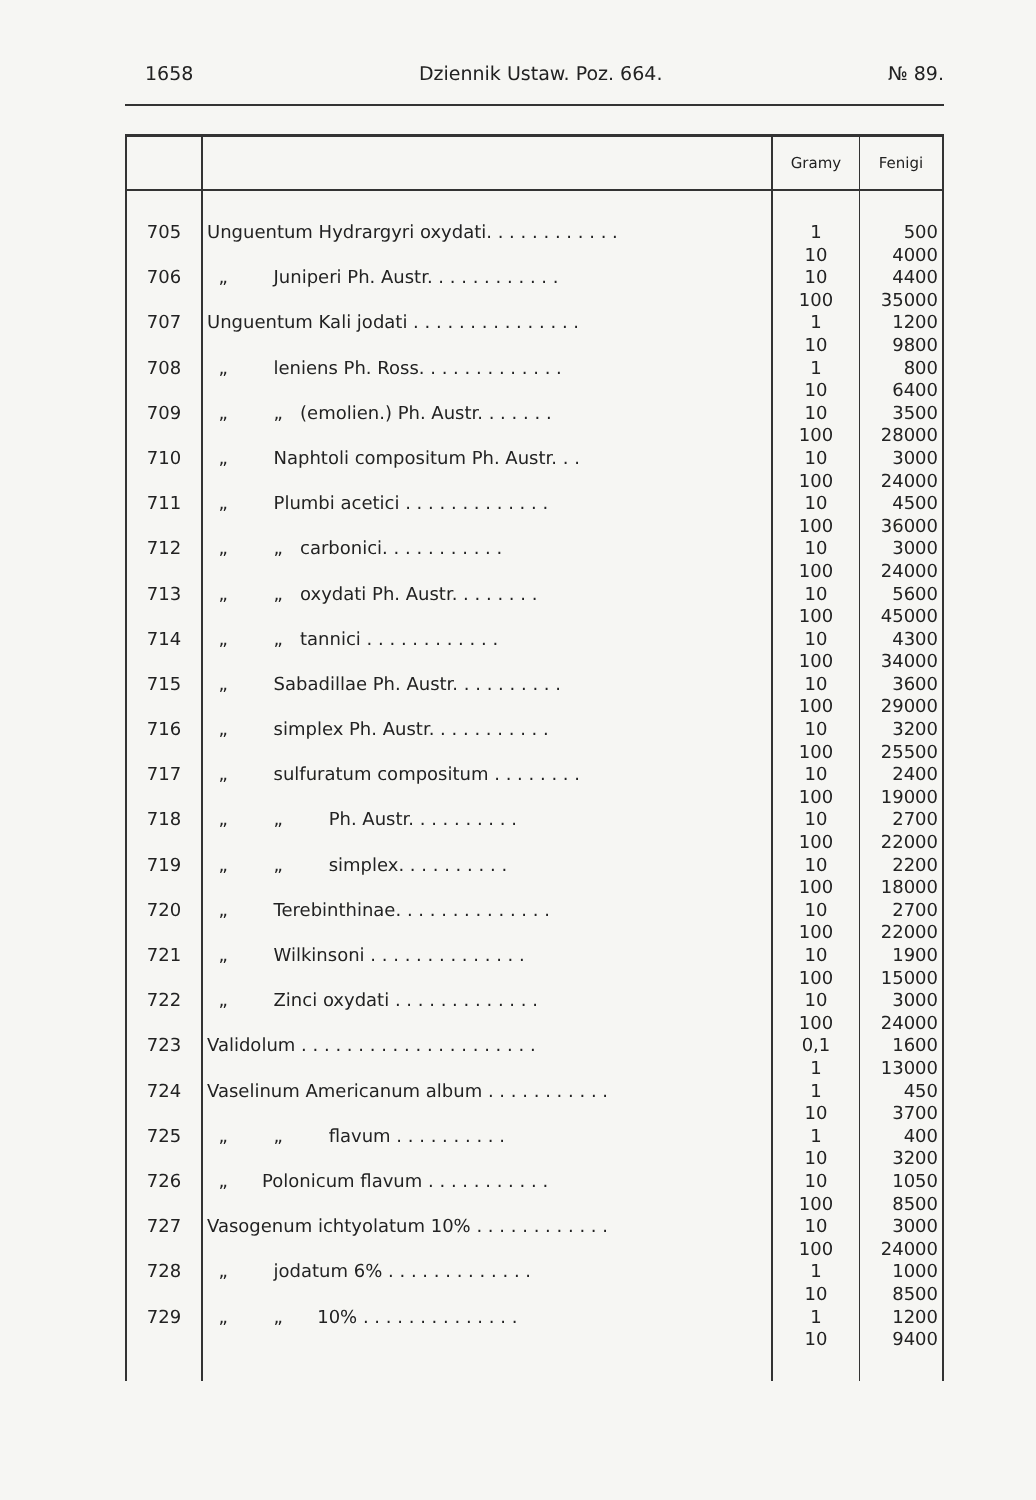1658 Dziennik Ustaw. Poz. 664. № 89.
| | | Gramy | Fenigi |
| --- | --- | --- | --- |
| 705 | Unguentum Hydrargyri oxydati. . . . . . . . . . . . | 1 10 | 500 4000 |
| 706 | „ Juniperi Ph. Austr. . . . . . . . . . . . | 10 100 | 4400 35000 |
| 707 | Unguentum Kali jodati . . . . . . . . . . . . . . . | 1 10 | 1200 9800 |
| 708 | „ leniens Ph. Ross. . . . . . . . . . . . . | 1 10 | 800 6400 |
| 709 | „ „ (emolien.) Ph. Austr. . . . . . . | 10 100 | 3500 28000 |
| 710 | „ Naphtoli compositum Ph. Austr. . . | 10 100 | 3000 24000 |
| 711 | „ Plumbi acetici . . . . . . . . . . . . . | 10 100 | 4500 36000 |
| 712 | „ „ carbonici. . . . . . . . . . . | 10 100 | 3000 24000 |
| 713 | „ „ oxydati Ph. Austr. . . . . . . . | 10 100 | 5600 45000 |
| 714 | „ „ tannici . . . . . . . . . . . . | 10 100 | 4300 34000 |
| 715 | „ Sabadillae Ph. Austr. . . . . . . . . . | 10 100 | 3600 29000 |
| 716 | „ simplex Ph. Austr. . . . . . . . . . . | 10 100 | 3200 25500 |
| 717 | „ sulfuratum compositum . . . . . . . . | 10 100 | 2400 19000 |
| 718 | „ „ Ph. Austr. . . . . . . . . . | 10 100 | 2700 22000 |
| 719 | „ „ simplex. . . . . . . . . . | 10 100 | 2200 18000 |
| 720 | „ Terebinthinae. . . . . . . . . . . . . . | 10 100 | 2700 22000 |
| 721 | „ Wilkinsoni . . . . . . . . . . . . . . | 10 100 | 1900 15000 |
| 722 | „ Zinci oxydati . . . . . . . . . . . . . | 10 100 | 3000 24000 |
| 723 | Validolum . . . . . . . . . . . . . . . . . . . . . | 0,1 1 | 1600 13000 |
| 724 | Vaselinum Americanum album . . . . . . . . . . . | 1 10 | 450 3700 |
| 725 | „ „ flavum . . . . . . . . . . | 1 10 | 400 3200 |
| 726 | „ Polonicum flavum . . . . . . . . . . . | 10 100 | 1050 8500 |
| 727 | Vasogenum ichtyolatum 10% . . . . . . . . . . . . | 10 100 | 3000 24000 |
| 728 | „ jodatum 6% . . . . . . . . . . . . . | 1 10 | 1000 8500 |
| 729 | „ „ 10% . . . . . . . . . . . . . . | 1 10 | 1200 9400 |